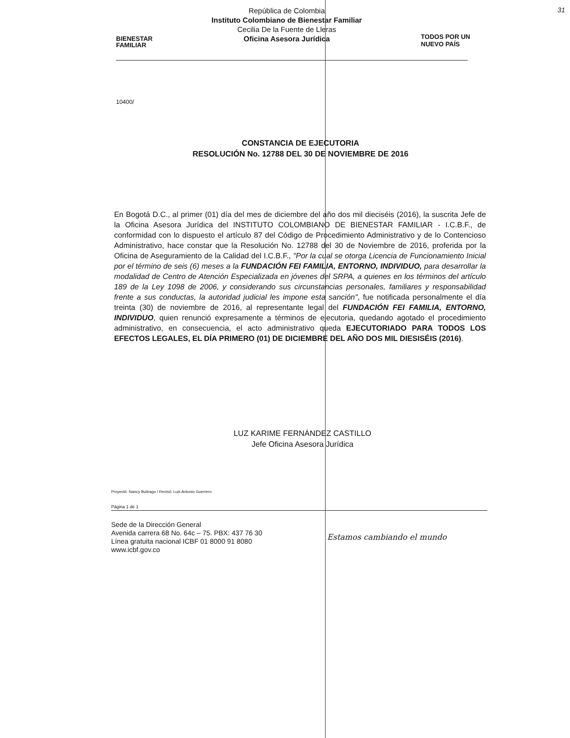BIENESTAR
FAMILIAR
República de Colombia
Instituto Colombiano de Bienestar Familiar
Cecilia De la Fuente de Lleras
Oficina Asesora Jurídica
TODOS POR UN
NUEVO PAÍS
31
10400/
CONSTANCIA DE EJECUTORIA
RESOLUCIÓN No. 12788 DEL 30 DE NOVIEMBRE DE 2016
En Bogotá D.C., al primer (01) día del mes de diciembre del año dos mil dieciséis (2016), la suscrita Jefe de la Oficina Asesora Jurídica del INSTITUTO COLOMBIANO DE BIENESTAR FAMILIAR - I.C.B.F., de conformidad con lo dispuesto el artículo 87 del Código de Procedimiento Administrativo y de lo Contencioso Administrativo, hace constar que la Resolución No. 12788 del 30 de Noviembre de 2016, proferida por la Oficina de Aseguramiento de la Calidad del I.C.B.F., "Por la cual se otorga Licencia de Funcionamiento Inicial por el término de seis (6) meses a la FUNDACIÓN FEI FAMILIA, ENTORNO, INDIVIDUO, para desarrollar la modalidad de Centro de Atención Especializada en jóvenes del SRPA, a quienes en los términos del artículo 189 de la Ley 1098 de 2006, y considerando sus circunstancias personales, familiares y responsabilidad frente a sus conductas, la autoridad judicial les impone esta sanción", fue notificada personalmente el día treinta (30) de noviembre de 2016, al representante legal del FUNDACIÓN FEI FAMILIA, ENTORNO, INDIVIDUO, quien renunció expresamente a términos de ejecutoria, quedando agotado el procedimiento administrativo, en consecuencia, el acto administrativo queda EJECUTORIADO PARA TODOS LOS EFECTOS LEGALES, EL DÍA PRIMERO (01) DE DICIEMBRE DEL AÑO DOS MIL DIESISÉIS (2016).
LUZ KARIME FERNÁNDEZ CASTILLO
Jefe Oficina Asesora Jurídica
Proyectó: Nancy Buitrago / Revisó: Luis Antonio Guerrero
Página 1 de 1
Sede de la Dirección General
Avenida carrera 68 No. 64c – 75. PBX: 437 76 30
Línea gratuita nacional ICBF 01 8000 91 8080
www.icbf.gov.co
Estamos cambiando el mundo